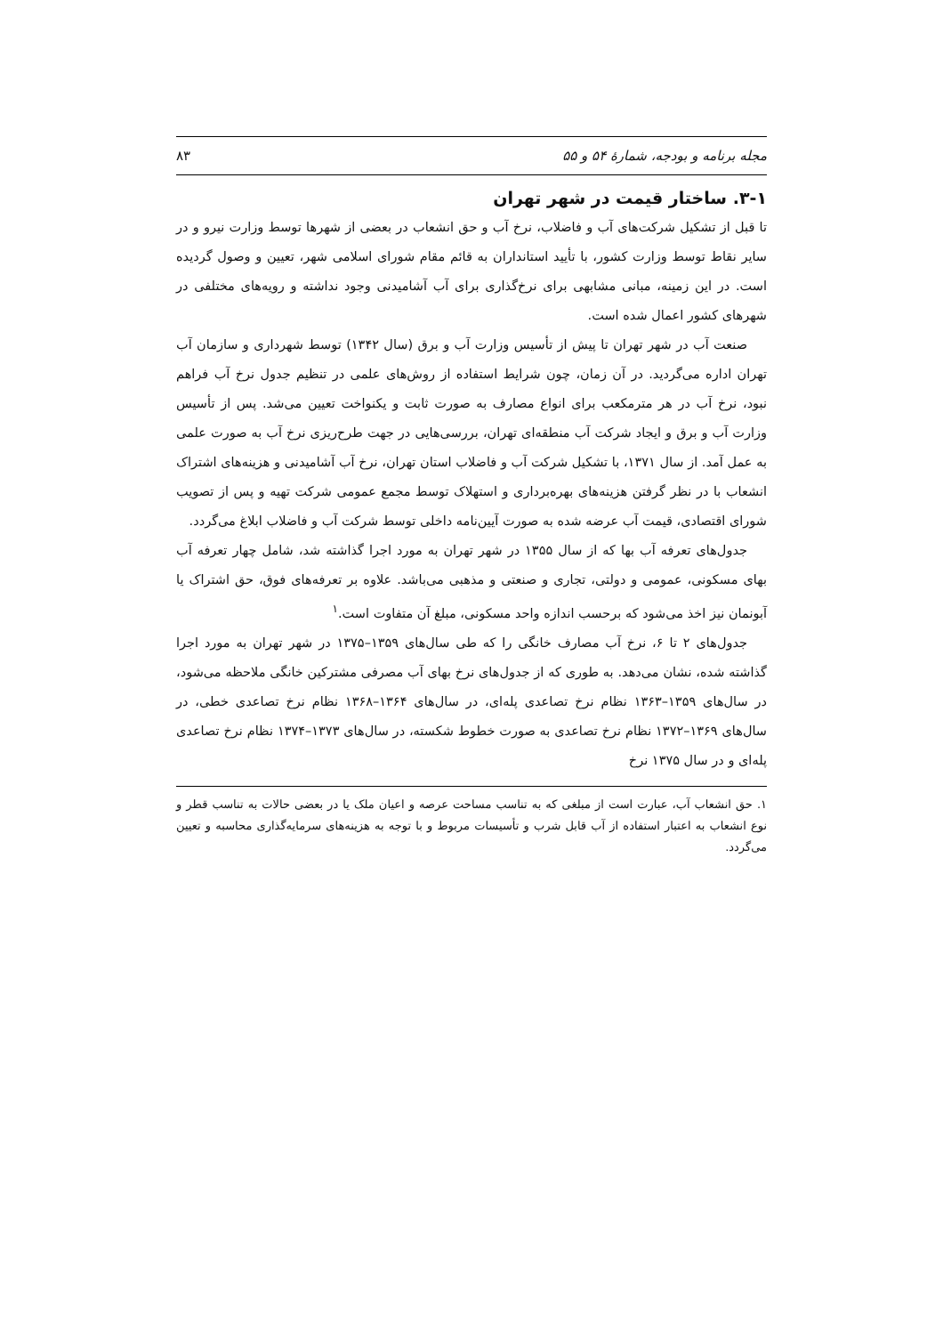مجله برنامه و بودجه، شمارهٔ ۵۴ و ۵۵ ۸۳
۳-۱. ساختار قیمت در شهر تهران
تا قبل از تشکیل شرکت‌های آب و فاضلاب، نرخ آب و حق انشعاب در بعضی از شهرها توسط وزارت نیرو و در سایر نقاط توسط وزارت کشور، با تأیید استانداران به قائم مقام شورای اسلامی شهر، تعیین و وصول گردیده است. در این زمینه، مبانی مشابهی برای نرخ‌گذاری برای آب آشامیدنی وجود نداشته و رویه‌های مختلفی در شهرهای کشور اعمال شده است.
صنعت آب در شهر تهران تا پیش از تأسیس وزارت آب و برق (سال ۱۳۴۲) توسط شهرداری و سازمان آب تهران اداره می‌گردید. در آن زمان، چون شرایط استفاده از روش‌های علمی در تنظیم جدول نرخ آب فراهم نبود، نرخ آب در هر مترمکعب برای انواع مصارف به صورت ثابت و یکنواخت تعیین می‌شد. پس از تأسیس وزارت آب و برق و ایجاد شرکت آب منطقه‌ای تهران، بررسی‌هایی در جهت طرح‌ریزی نرخ آب به صورت علمی به عمل آمد. از سال ۱۳۷۱، با تشکیل شرکت آب و فاضلاب استان تهران، نرخ آب آشامیدنی و هزینه‌های اشتراک انشعاب با در نظر گرفتن هزینه‌های بهره‌برداری و استهلاک توسط مجمع عمومی شرکت تهیه و پس از تصویب شورای اقتصادی، قیمت آب عرضه شده به صورت آیین‌نامه داخلی توسط شرکت آب و فاضلاب ابلاغ می‌گردد.
جدول‌های تعرفه آب بها که از سال ۱۳۵۵ در شهر تهران به مورد اجرا گذاشته شد، شامل چهار تعرفه آب بهای مسکونی، عمومی و دولتی، تجاری و صنعتی و مذهبی می‌باشد. علاوه بر تعرفه‌های فوق، حق اشتراک یا آبونمان نیز اخذ می‌شود که برحسب اندازه واحد مسکونی، مبلغ آن متفاوت است.<sup>۱</sup>
جدول‌های ۲ تا ۶، نرخ آب مصارف خانگی را که طی سال‌های ۱۳۵۹–۱۳۷۵ در شهر تهران به مورد اجرا گذاشته شده، نشان می‌دهد. به طوری که از جدول‌های نرخ بهای آب مصرفی مشترکین خانگی ملاحظه می‌شود، در سال‌های ۱۳۵۹–۱۳۶۳ نظام نرخ تصاعدی پله‌ای، در سال‌های ۱۳۶۴–۱۳۶۸ نظام نرخ تصاعدی خطی، در سال‌های ۱۳۶۹–۱۳۷۲ نظام نرخ تصاعدی به صورت خطوط شکسته، در سال‌های ۱۳۷۳–۱۳۷۴ نظام نرخ تصاعدی پله‌ای و در سال ۱۳۷۵ نرخ
۱. حق انشعاب آب، عبارت است از مبلغی که به تناسب مساحت عرصه و اعیان ملک یا در بعضی حالات به تناسب قطر و نوع انشعاب به اعتبار استفاده از آب قابل شرب و تأسیسات مربوط و با توجه به هزینه‌های سرمایه‌گذاری محاسبه و تعیین می‌گردد.